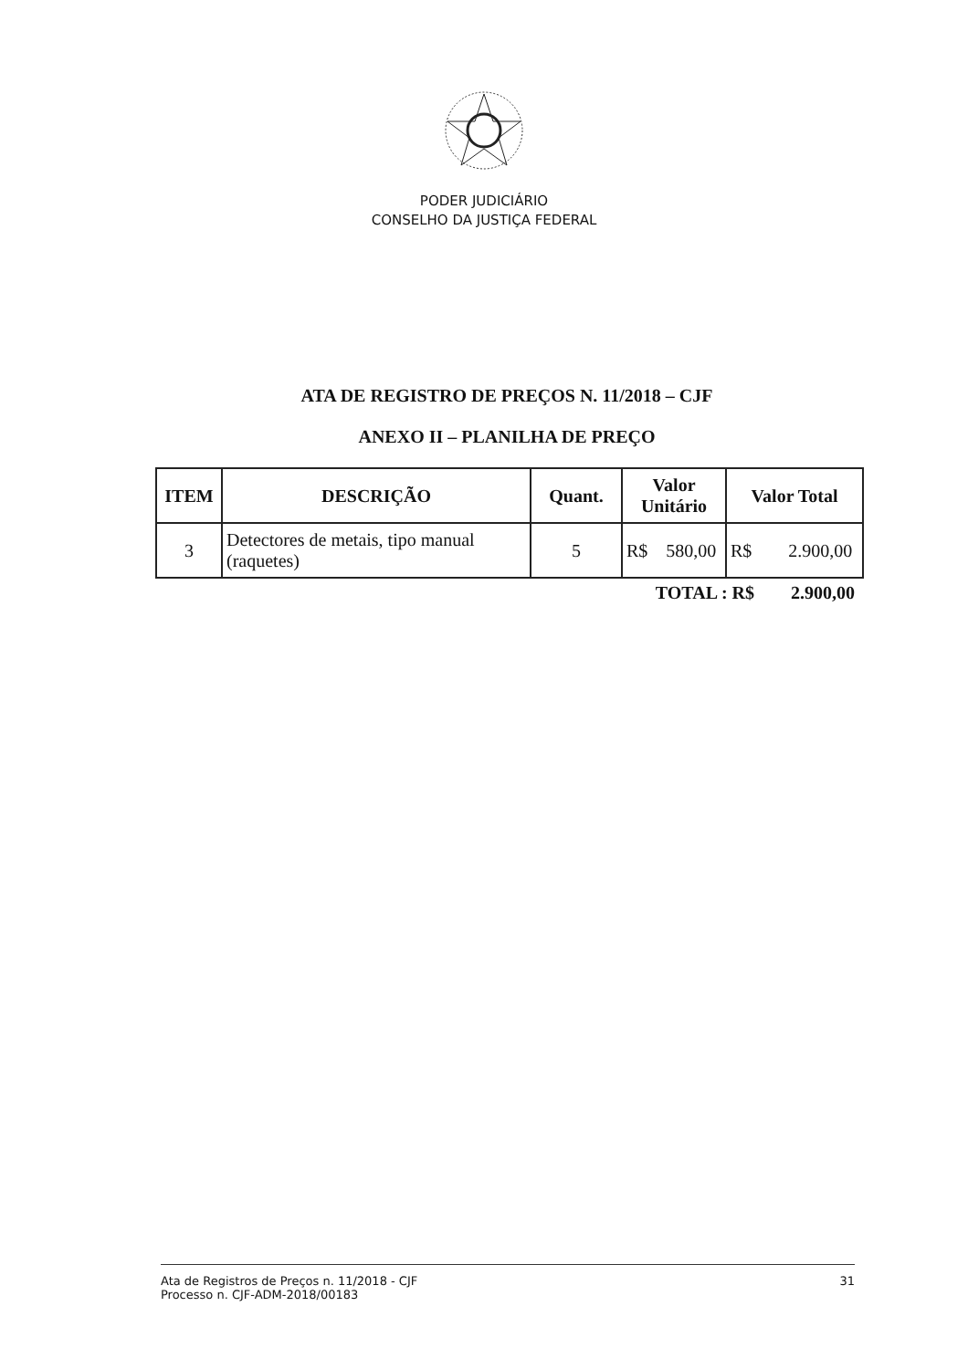PODER JUDICIÁRIO
CONSELHO DA JUSTIÇA FEDERAL
ATA DE REGISTRO DE PREÇOS N. 11/2018 – CJF
ANEXO II – PLANILHA DE PREÇO
| ITEM | DESCRIÇÃO | Quant. | Valor Unitário | Valor Total |
| --- | --- | --- | --- | --- |
| 3 | Detectores de metais, tipo manual (raquetes) | 5 | R$ 580,00 | R$ 2.900,00 |
TOTAL : R$ 2.900,00
Ata de Registros de Preços n. 11/2018 - CJF
Processo n. CJF-ADM-2018/00183
31